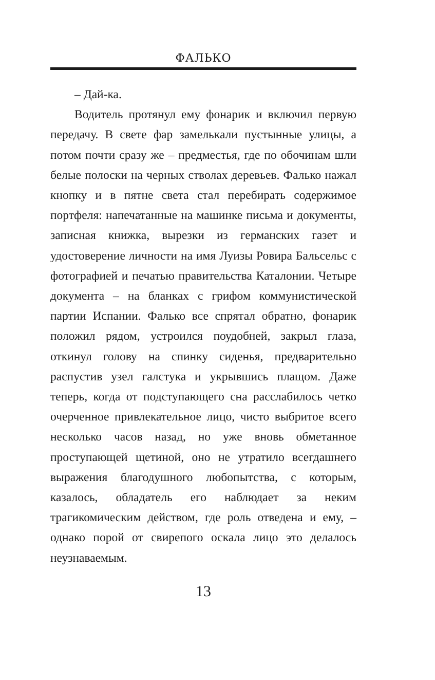ФАЛЬКО
– Дай-ка.
Водитель протянул ему фонарик и включил первую передачу. В свете фар замелькали пустынные улицы, а потом почти сразу же – предместья, где по обочинам шли белые полоски на черных стволах деревьев. Фалько нажал кнопку и в пятне света стал перебирать содержимое портфеля: напечатанные на машинке письма и документы, записная книжка, вырезки из германских газет и удостоверение личности на имя Луизы Ровира Бальсельс с фотографией и печатью правительства Каталонии. Четыре документа – на бланках с грифом коммунистической партии Испании. Фалько все спрятал обратно, фонарик положил рядом, устроился поудобней, закрыл глаза, откинул голову на спинку сиденья, предварительно распустив узел галстука и укрывшись плащом. Даже теперь, когда от подступающего сна расслабилось четко очерченное привлекательное лицо, чисто выбритое всего несколько часов назад, но уже вновь обметанное проступающей щетиной, оно не утратило всегдашнего выражения благодушного любопытства, с которым, казалось, обладатель его наблюдает за неким трагикомическим действом, где роль отведена и ему, – однако порой от свирепого оскала лицо это делалось неузнаваемым.
13